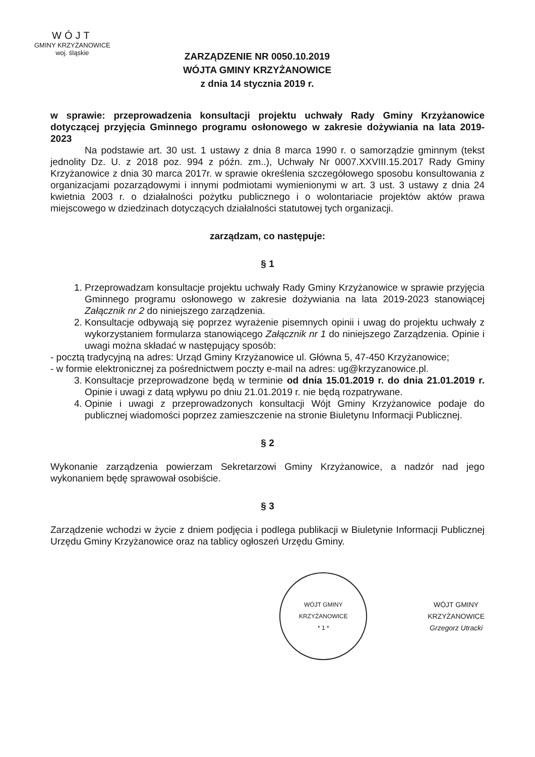WÓJT
GMINY KRZYŻANOWICE
woj. śląskie
ZARZĄDZENIE NR 0050.10.2019
WÓJTA GMINY KRZYŻANOWICE
z dnia 14 stycznia 2019 r.
w sprawie: przeprowadzenia konsultacji projektu uchwały Rady Gminy Krzyżanowice dotyczącej przyjęcia Gminnego programu osłonowego w zakresie dożywiania na lata 2019-2023
Na podstawie art. 30 ust. 1 ustawy z dnia 8 marca 1990 r. o samorządzie gminnym (tekst jednolity Dz. U. z 2018 poz. 994 z późn. zm..), Uchwały Nr 0007.XXVIII.15.2017 Rady Gminy Krzyżanowice z dnia 30 marca 2017r. w sprawie określenia szczegółowego sposobu konsultowania z organizacjami pozarządowymi i innymi podmiotami wymienionymi w art. 3 ust. 3 ustawy z dnia 24 kwietnia 2003 r. o działalności pożytku publicznego i o wolontariacie projektów aktów prawa miejscowego w dziedzinach dotyczących działalności statutowej tych organizacji.
zarządzam, co następuje:
§ 1
1. Przeprowadzam konsultacje projektu uchwały Rady Gminy Krzyżanowice w sprawie przyjęcia Gminnego programu osłonowego w zakresie dożywiania na lata 2019-2023 stanowiącej Załącznik nr 2 do niniejszego zarządzenia.
2. Konsultacje odbywają się poprzez wyrażenie pisemnych opinii i uwag do projektu uchwały z wykorzystaniem formularza stanowiącego Załącznik nr 1 do niniejszego Zarządzenia. Opinie i uwagi można składać w następujący sposób:
- pocztą tradycyjną na adres: Urząd Gminy Krzyżanowice ul. Główna 5, 47-450 Krzyżanowice;
- w formie elektronicznej za pośrednictwem poczty e-mail na adres: ug@krzyzanowice.pl.
3. Konsultacje przeprowadzone będą w terminie od dnia 15.01.2019 r. do dnia 21.01.2019 r. Opinie i uwagi z datą wpływu po dniu 21.01.2019 r. nie będą rozpatrywane.
4. Opinie i uwagi z przeprowadzonych konsultacji Wójt Gminy Krzyżanowice podaje do publicznej wiadomości poprzez zamieszczenie na stronie Biuletynu Informacji Publicznej.
§ 2
Wykonanie zarządzenia powierzam Sekretarzowi Gminy Krzyżanowice, a nadzór nad jego wykonaniem będę sprawował osobiście.
§ 3
Zarządzenie wchodzi w życie z dniem podjęcia i podlega publikacji w Biuletynie Informacji Publicznej Urzędu Gminy Krzyżanowice oraz na tablicy ogłoszeń Urzędu Gminy.
WÓJT GMINY KRZYŻANOWICE
* 1 *
WÓJT GMINY
KRZYŻANOWICE
Grzegorz Utracki